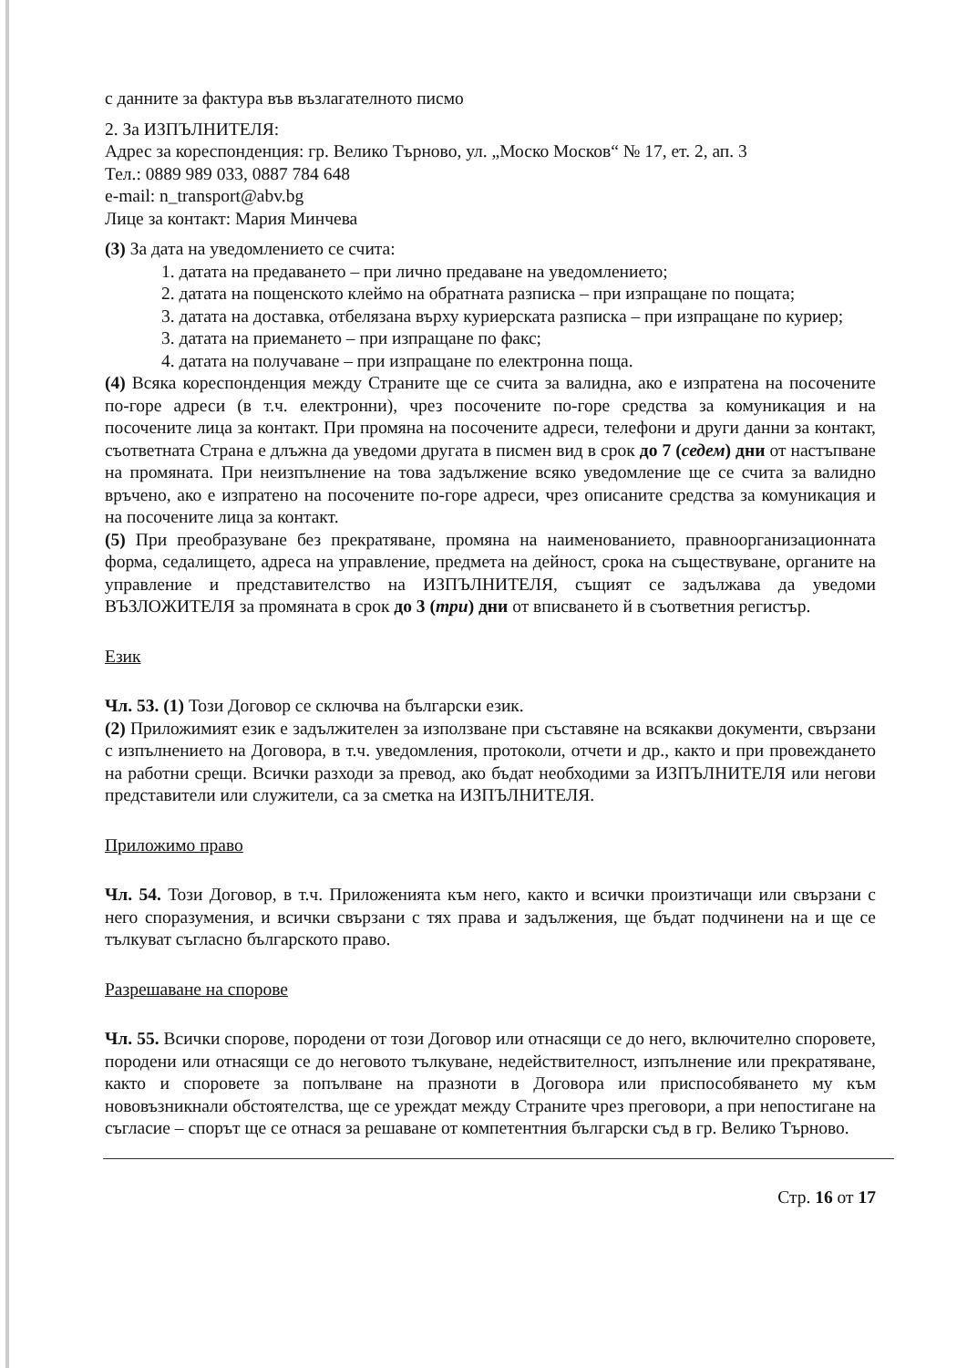с данните за фактура във възлагателното писмо
2. За ИЗПЪЛНИТЕЛЯ:
Адрес за кореспонденция: гр. Велико Търново, ул. „Моско Москов“ № 17, ет. 2, ап. 3
Тел.: 0889 989 033, 0887 784 648
e-mail: n_transport@abv.bg
Лице за контакт: Мария Минчева
(3) За дата на уведомлението се счита:
1. датата на предаването – при лично предаване на уведомлението;
2. датата на пощенското клеймо на обратната разписка – при изпращане по пощата;
3. датата на доставка, отбелязана върху куриерската разписка – при изпращане по куриер;
3. датата на приемането – при изпращане по факс;
4. датата на получаване – при изпращане по електронна поща.
(4) Всяка кореспонденция между Страните ще се счита за валидна, ако е изпратена на посочените по-горе адреси (в т.ч. електронни), чрез посочените по-горе средства за комуникация и на посочените лица за контакт. При промяна на посочените адреси, телефони и други данни за контакт, съответната Страна е длъжна да уведоми другата в писмен вид в срок до 7 (седем) дни от настъпване на промяната. При неизпълнение на това задължение всяко уведомление ще се счита за валидно връчено, ако е изпратено на посочените по-горе адреси, чрез описаните средства за комуникация и на посочените лица за контакт.
(5) При преобразуване без прекратяване, промяна на наименованието, правноорганизационната форма, седалището, адреса на управление, предмета на дейност, срока на съществуване, органите на управление и представителство на ИЗПЪЛНИТЕЛЯ, същият се задължава да уведоми ВЪЗЛОЖИТЕЛЯ за промяната в срок до 3 (три) дни от вписването й в съответния регистър.
Език
Чл. 53. (1) Този Договор се сключва на български език.
(2) Приложимият език е задължителен за използване при съставяне на всякакви документи, свързани с изпълнението на Договора, в т.ч. уведомления, протоколи, отчети и др., както и при провеждането на работни срещи. Всички разходи за превод, ако бъдат необходими за ИЗПЪЛНИТЕЛЯ или негови представители или служители, са за сметка на ИЗПЪЛНИТЕЛЯ.
Приложимо право
Чл. 54. Този Договор, в т.ч. Приложенията към него, както и всички произтичащи или свързани с него споразумения, и всички свързани с тях права и задължения, ще бъдат подчинени на и ще се тълкуват съгласно българското право.
Разрешаване на спорове
Чл. 55. Всички спорове, породени от този Договор или отнасящи се до него, включително споровете, породени или отнасящи се до неговото тълкуване, недействителност, изпълнение или прекратяване, както и споровете за попълване на празноти в Договора или приспособяването му към нововъзникнали обстоятелства, ще се уреждат между Страните чрез преговори, а при непостигане на съгласие – спорът ще се отнася за решаване от компетентния български съд в гр. Велико Търново.
Стр. 16 от 17